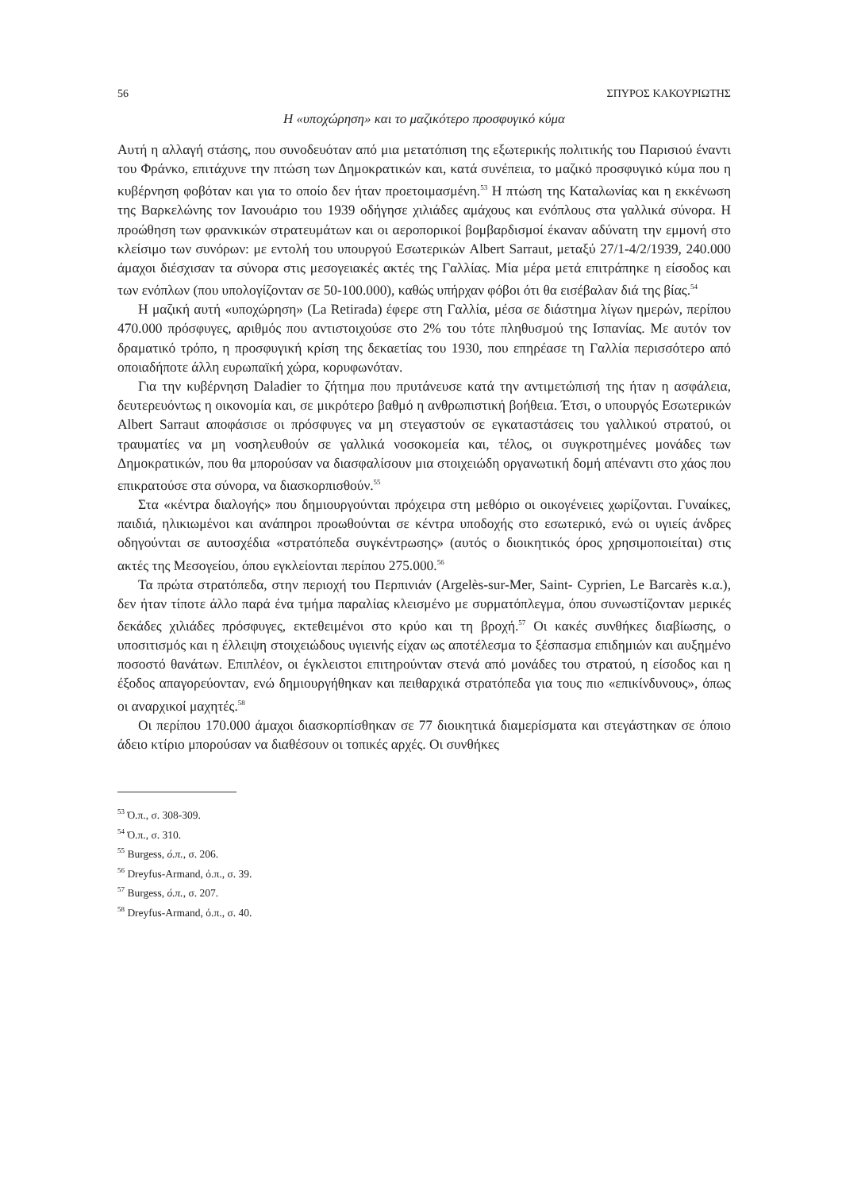56 ΣΠΥΡΟΣ ΚΑΚΟΥΡΙΩΤΗΣ
Η «υποχώρηση» και το μαζικότερο προσφυγικό κύμα
Αυτή η αλλαγή στάσης, που συνοδευόταν από μια μετατόπιση της εξωτερικής πολιτικής του Παρισιού έναντι του Φράνκο, επιτάχυνε την πτώση των Δημοκρατικών και, κατά συνέπεια, το μαζικό προσφυγικό κύμα που η κυβέρνηση φοβόταν και για το οποίο δεν ήταν προετοιμασμένη.<sup>53</sup> Η πτώση της Καταλωνίας και η εκκένωση της Βαρκελώνης τον Ιανουάριο του 1939 οδήγησε χιλιάδες αμάχους και ενόπλους στα γαλλικά σύνορα. Η προώθηση των φρανκικών στρατευμάτων και οι αεροπορικοί βομβαρδισμοί έκαναν αδύνατη την εμμονή στο κλείσιμο των συνόρων: με εντολή του υπουργού Εσωτερικών Albert Sarraut, μεταξύ 27/1-4/2/1939, 240.000 άμαχοι διέσχισαν τα σύνορα στις μεσογειακές ακτές της Γαλλίας. Μία μέρα μετά επιτράπηκε η είσοδος και των ενόπλων (που υπολογίζονταν σε 50-100.000), καθώς υπήρχαν φόβοι ότι θα εισέβαλαν διά της βίας.<sup>54</sup>
Η μαζική αυτή «υποχώρηση» (La Retirada) έφερε στη Γαλλία, μέσα σε διάστημα λίγων ημερών, περίπου 470.000 πρόσφυγες, αριθμός που αντιστοιχούσε στο 2% του τότε πληθυσμού της Ισπανίας. Με αυτόν τον δραματικό τρόπο, η προσφυγική κρίση της δεκαετίας του 1930, που επηρέασε τη Γαλλία περισσότερο από οποιαδήποτε άλλη ευρωπαϊκή χώρα, κορυφωνόταν.
Για την κυβέρνηση Daladier το ζήτημα που πρυτάνευσε κατά την αντιμετώπισή της ήταν η ασφάλεια, δευτερευόντως η οικονομία και, σε μικρότερο βαθμό η ανθρωπιστική βοήθεια. Έτσι, ο υπουργός Εσωτερικών Albert Sarraut αποφάσισε οι πρόσφυγες να μη στεγαστούν σε εγκαταστάσεις του γαλλικού στρατού, οι τραυματίες να μη νοσηλευθούν σε γαλλικά νοσοκομεία και, τέλος, οι συγκροτημένες μονάδες των Δημοκρατικών, που θα μπορούσαν να διασφαλίσουν μια στοιχειώδη οργανωτική δομή απέναντι στο χάος που επικρατούσε στα σύνορα, να διασκορπισθούν.<sup>55</sup>
Στα «κέντρα διαλογής» που δημιουργούνται πρόχειρα στη μεθόριο οι οικογένειες χωρίζονται. Γυναίκες, παιδιά, ηλικιωμένοι και ανάπηροι προωθούνται σε κέντρα υποδοχής στο εσωτερικό, ενώ οι υγιείς άνδρες οδηγούνται σε αυτοσχέδια «στρατόπεδα συγκέντρωσης» (αυτός ο διοικητικός όρος χρησιμοποιείται) στις ακτές της Μεσογείου, όπου εγκλείονται περίπου 275.000.<sup>56</sup>
Τα πρώτα στρατόπεδα, στην περιοχή του Περπινιάν (Argelès-sur-Mer, Saint- Cyprien, Le Barcarès κ.α.), δεν ήταν τίποτε άλλο παρά ένα τμήμα παραλίας κλεισμένο με συρματόπλεγμα, όπου συνωστίζονταν μερικές δεκάδες χιλιάδες πρόσφυγες, εκτεθειμένοι στο κρύο και τη βροχή.<sup>57</sup> Οι κακές συνθήκες διαβίωσης, ο υποσιτισμός και η έλλειψη στοιχειώδους υγιεινής είχαν ως αποτέλεσμα το ξέσπασμα επιδημιών και αυξημένο ποσοστό θανάτων. Επιπλέον, οι έγκλειστοι επιτηρούνταν στενά από μονάδες του στρατού, η είσοδος και η έξοδος απαγορεύονταν, ενώ δημιουργήθηκαν και πειθαρχικά στρατόπεδα για τους πιο «επικίνδυνους», όπως οι αναρχικοί μαχητές.<sup>58</sup>
Οι περίπου 170.000 άμαχοι διασκορπίσθηκαν σε 77 διοικητικά διαμερίσματα και στεγάστηκαν σε όποιο άδειο κτίριο μπορούσαν να διαθέσουν οι τοπικές αρχές. Οι συνθήκες
<sup>53</sup> Ό.π., σ. 308-309.
<sup>54</sup> Ό.π., σ. 310.
<sup>55</sup> Burgess, ό.π., σ. 206.
<sup>56</sup> Dreyfus-Armand, ό.π., σ. 39.
<sup>57</sup> Burgess, ό.π., σ. 207.
<sup>58</sup> Dreyfus-Armand, ό.π., σ. 40.